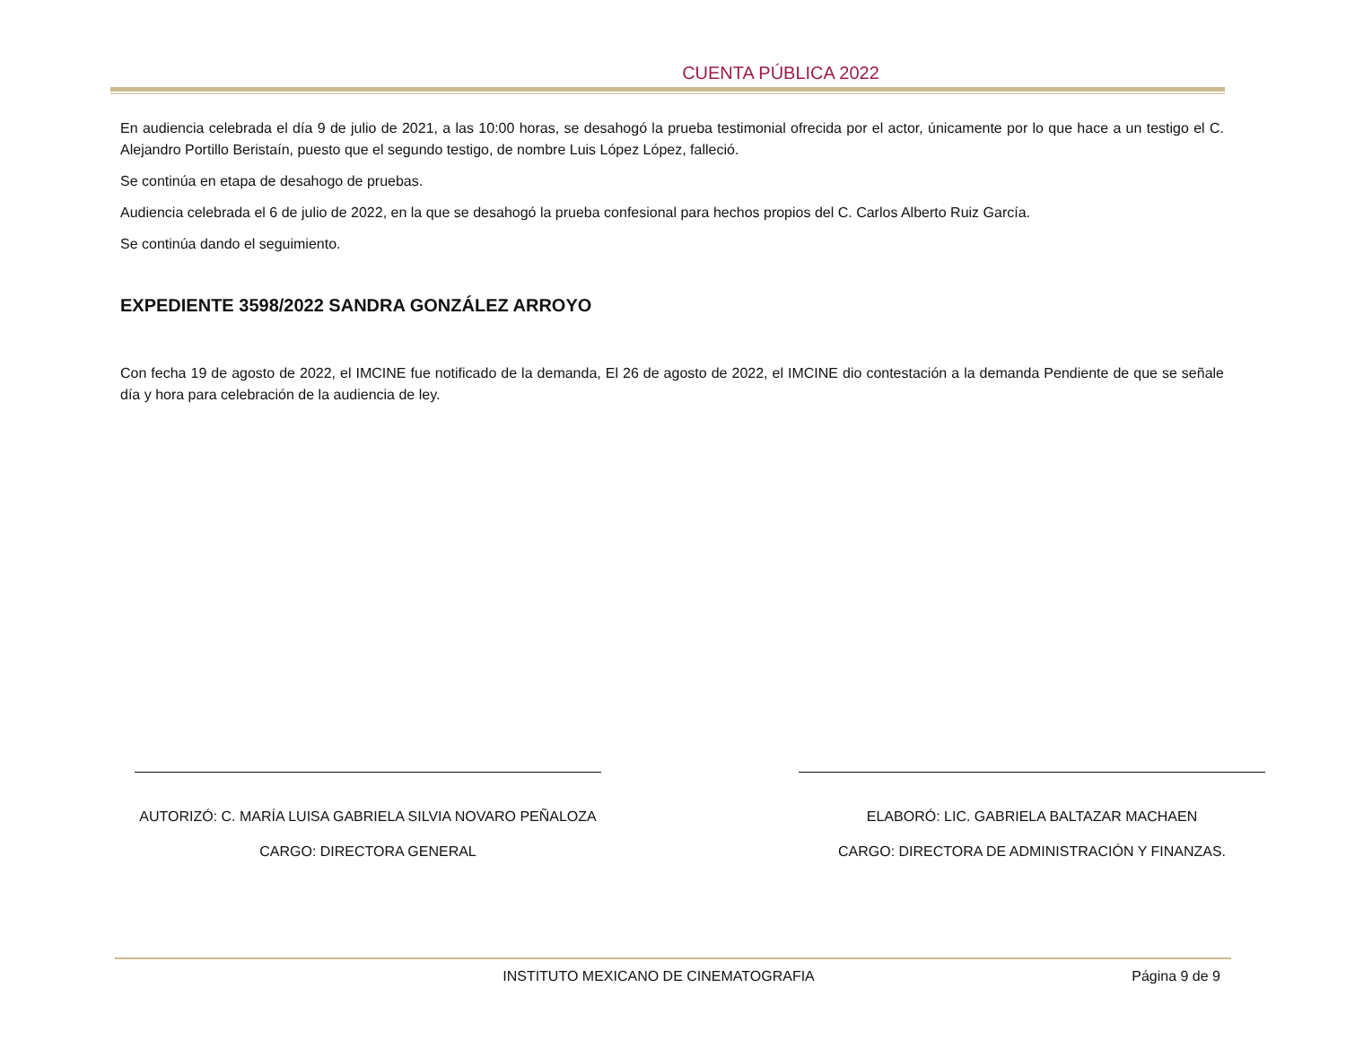CUENTA PÚBLICA 2022
En audiencia celebrada el día 9 de julio de 2021, a las 10:00 horas, se desahogó la prueba testimonial ofrecida por el actor, únicamente por lo que hace a un testigo el C. Alejandro Portillo Beristaín, puesto que el segundo testigo, de nombre Luis López López, falleció.
Se continúa en etapa de desahogo de pruebas.
Audiencia celebrada el 6 de julio de 2022, en la que se desahogó la prueba confesional para hechos propios del C. Carlos Alberto Ruiz García.
Se continúa dando el seguimiento.
EXPEDIENTE 3598/2022 SANDRA GONZÁLEZ ARROYO
Con fecha 19 de agosto de 2022, el IMCINE fue notificado de la demanda, El 26 de agosto de 2022, el IMCINE dio contestación a la demanda Pendiente de que se señale día y hora para celebración de la audiencia de ley.
AUTORIZÓ: C. MARÍA LUISA GABRIELA SILVIA NOVARO PEÑALOZA
CARGO: DIRECTORA GENERAL
ELABORÓ: LIC. GABRIELA BALTAZAR MACHAEN
CARGO: DIRECTORA DE ADMINISTRACIÓN Y FINANZAS.
INSTITUTO MEXICANO DE CINEMATOGRAFIA
Página 9 de 9